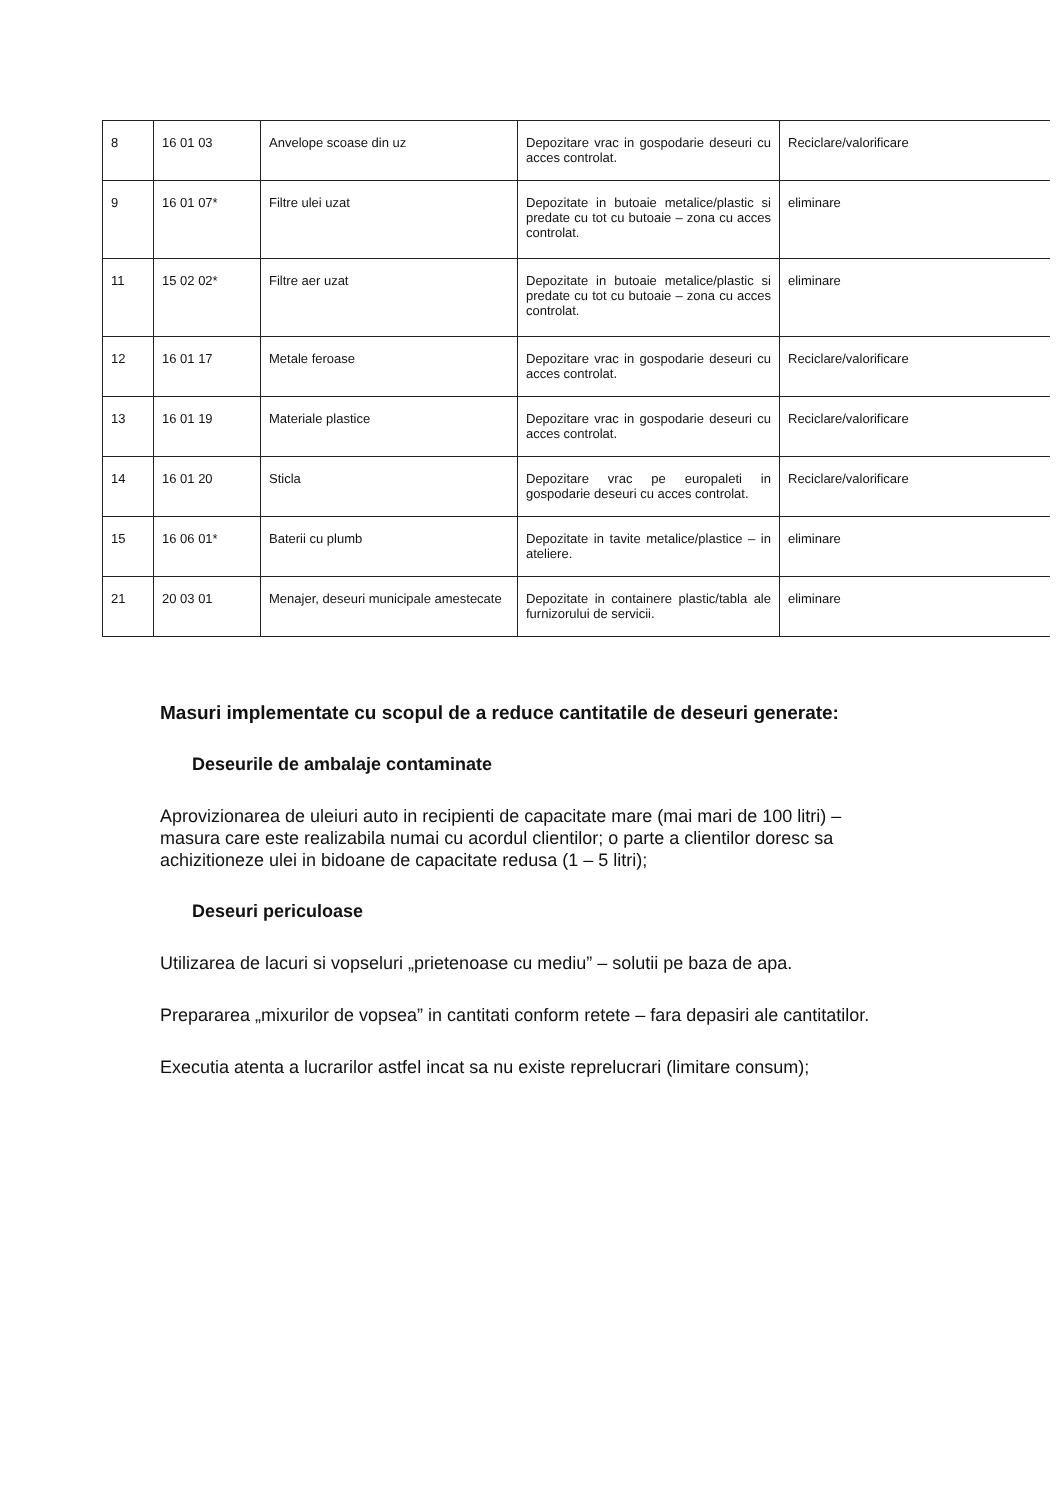| 8 | 16 01 03 | Anvelope scoase din uz | Depozitare vrac in gospodarie deseuri cu acces controlat. | Reciclare/valorificare |
| 9 | 16 01 07* | Filtre ulei uzat | Depozitate in butoaie metalice/plastic si predate cu tot cu butoaie – zona cu acces controlat. | eliminare |
| 11 | 15 02 02* | Filtre aer uzat | Depozitate in butoaie metalice/plastic si predate cu tot cu butoaie – zona cu acces controlat. | eliminare |
| 12 | 16 01 17 | Metale feroase | Depozitare vrac in gospodarie deseuri cu acces controlat. | Reciclare/valorificare |
| 13 | 16 01 19 | Materiale plastice | Depozitare vrac in gospodarie deseuri cu acces controlat. | Reciclare/valorificare |
| 14 | 16 01 20 | Sticla | Depozitare vrac pe europaleti in gospodarie deseuri cu acces controlat. | Reciclare/valorificare |
| 15 | 16 06 01* | Baterii cu plumb | Depozitate in tavite metalice/plastice – in ateliere. | eliminare |
| 21 | 20 03 01 | Menajer, deseuri municipale amestecate | Depozitate in containere plastic/tabla ale furnizorului de servicii. | eliminare |
Masuri implementate cu scopul de a reduce cantitatile de deseuri generate:
Deseurile de ambalaje contaminate
Aprovizionarea de uleiuri auto in recipienti de capacitate mare (mai mari de 100 litri) – masura care este realizabila numai cu acordul clientilor; o parte a clientilor doresc sa achizitioneze ulei in bidoane de capacitate redusa (1 – 5 litri);
Deseuri periculoase
Utilizarea de lacuri si vopseluri „prietenoase cu mediu” – solutii pe baza de apa.
Prepararea „mixurilor de vopsea” in cantitati conform retete – fara depasiri ale cantitatilor.
Executia atenta a lucrarilor astfel incat sa nu existe reprelucrari (limitare consum);